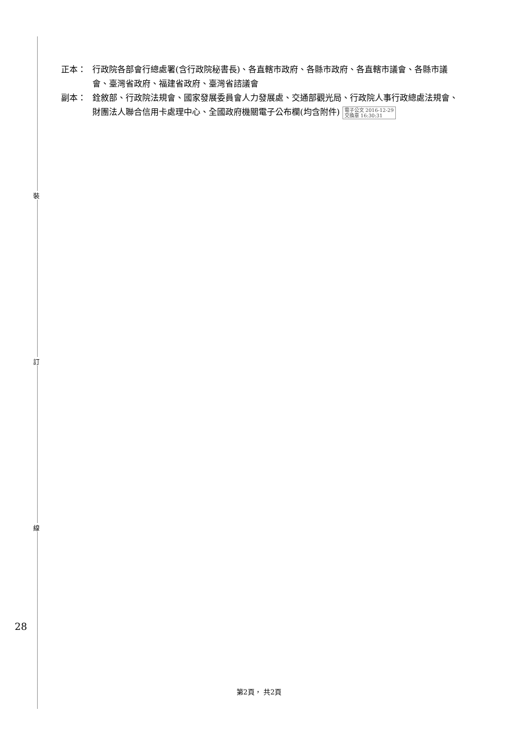正本： 行政院各部會行總處署(含行政院秘書長)、各直轄市政府、各縣市政府、各直轄市議會、各縣市議會、臺灣省政府、福建省政府、臺灣省諮議會
副本： 銓敘部、行政院法規會、國家發展委員會人力發展處、交通部觀光局、行政院人事行政總處法規會、財團法人聯合信用卡處理中心、全國政府機關電子公布欄(均含附件) 電子公文 2016-12-29
交換章 16:30:31
裝
訂
線
28
第2頁， 共2頁